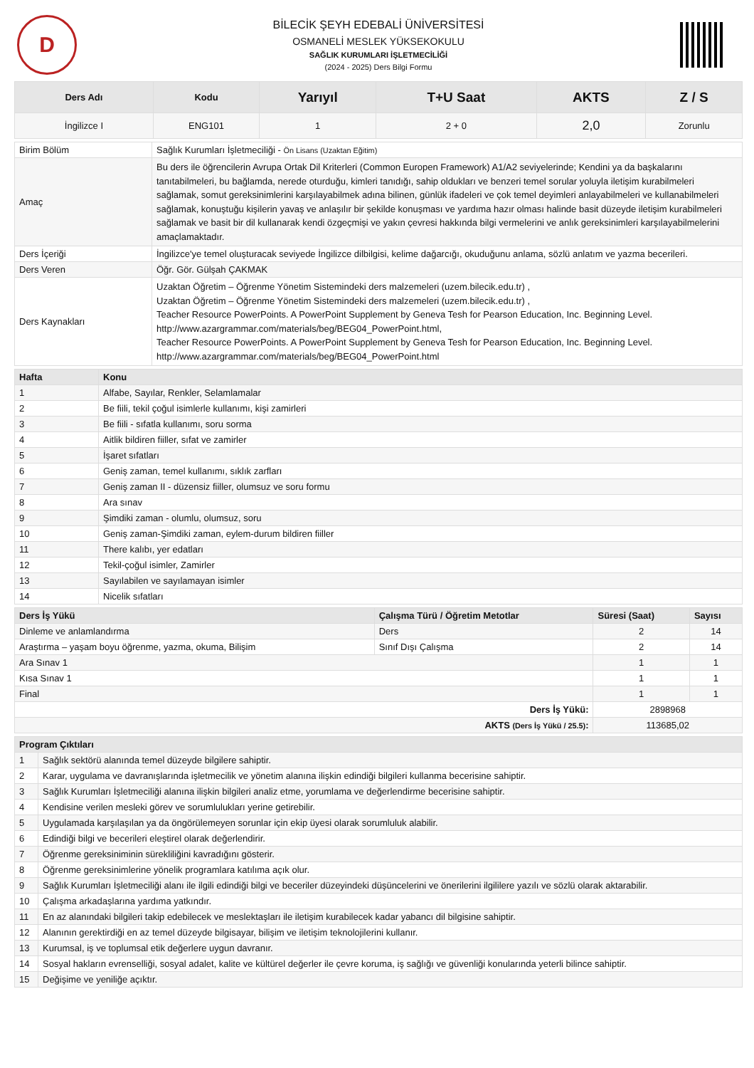D
BİLECİK ŞEYH EDEBALİ ÜNİVERSİTESİ
OSMANELİ MESLEK YÜKSEKOKULU
SAĞLIK KURUMLARI İŞLETMECİLİĞİ
(2024 - 2025) Ders Bilgi Formu
| Ders Adı | Kodu | Yarıyıl | T+U Saat | AKTS | Z / S |
| --- | --- | --- | --- | --- | --- |
| İngilizce I | ENG101 | 1 | 2 + 0 | 2,0 | Zorunlu |
| Birim Bölüm | Sağlık Kurumları İşletmeciliği - Ön Lisans (Uzaktan Eğitim) |
| Amaç | Bu ders ile öğrencilerin Avrupa Ortak Dil Kriterleri (Common Europen Framework) A1/A2 seviyelerinde; Kendini ya da başkalarını tanıtabilmeleri, bu bağlamda, nerede oturduğu, kimleri tanıdığı, sahip oldukları ve benzeri temel sorular yoluyla iletişim kurabilmeleri sağlamak, somut gereksinimlerini karşılayabilmek adına bilinen, günlük ifadeleri ve çok temel deyimleri anlayabilmeleri ve kullanabilmeleri sağlamak, konuştuğu kişilerin yavaş ve anlaşılır bir şekilde konuşması ve yardıma hazır olması halinde basit düzeyde iletişim kurabilmeleri sağlamak ve basit bir dil kullanarak kendi özgeçmişi ve yakın çevresi hakkında bilgi vermelerini ve anlık gereksinimleri karşılayabilmelerini amaçlamaktadır. |
| Ders İçeriği | İngilizce'ye temel oluşturacak seviyede İngilizce dilbilgisi, kelime dağarcığı, okuduğunu anlama, sözlü anlatım ve yazma becerileri. |
| Ders Veren | Öğr. Gör. Gülşah ÇAKMAK |
| Ders Kaynakları | Uzaktan Öğretim – Öğrenme Yönetim Sistemindeki ders malzemeleri (uzem.bilecik.edu.tr) , Uzaktan Öğretim – Öğrenme Yönetim Sistemindeki ders malzemeleri (uzem.bilecik.edu.tr) , Teacher Resource PowerPoints. A PowerPoint Supplement by Geneva Tesh for Pearson Education, Inc. Beginning Level. http://www.azargrammar.com/materials/beg/BEG04_PowerPoint.html, Teacher Resource PowerPoints. A PowerPoint Supplement by Geneva Tesh for Pearson Education, Inc. Beginning Level. http://www.azargrammar.com/materials/beg/BEG04_PowerPoint.html |
| Hafta | Konu |
| --- | --- |
| 1 | Alfabe, Sayılar, Renkler, Selamlamalar |
| 2 | Be fiili, tekil çoğul isimlerle kullanımı, kişi zamirleri |
| 3 | Be fiili - sıfatla kullanımı, soru sorma |
| 4 | Aitlik bildiren fiiller, sıfat ve zamirler |
| 5 | İşaret sıfatları |
| 6 | Geniş zaman, temel kullanımı, sıklık zarfları |
| 7 | Geniş zaman II - düzensiz fiiller, olumsuz ve soru formu |
| 8 | Ara sınav |
| 9 | Şimdiki zaman - olumlu, olumsuz, soru |
| 10 | Geniş zaman-Şimdiki zaman, eylem-durum bildiren fiiller |
| 11 | There kalıbı, yer edatları |
| 12 | Tekil-çoğul isimler, Zamirler |
| 13 | Sayılabilen ve sayılamayan isimler |
| 14 | Nicelik sıfatları |
| Ders İş Yükü | Çalışma Türü / Öğretim Metotlar | Süresi (Saat) | Sayısı |
| --- | --- | --- | --- |
| Dinleme ve anlamlandırma | Ders | 2 | 14 |
| Araştırma – yaşam boyu öğrenme, yazma, okuma, Bilişim | Sınıf Dışı Çalışma | 2 | 14 |
| Ara Sınav 1 | | 1 | 1 |
| Kısa Sınav 1 | | 1 | 1 |
| Final | | 1 | 1 |
| Ders İş Yükü: | | 2898968 | |
| AKTS (Ders İş Yükü / 25.5) : | | 113685,02 | |
| Program Çıktıları | |
| --- | --- |
| 1 | Sağlık sektörü alanında temel düzeyde bilgilere sahiptir. |
| 2 | Karar, uygulama ve davranışlarında işletmecilik ve yönetim alanına ilişkin edindiği bilgileri kullanma becerisine sahiptir. |
| 3 | Sağlık Kurumları İşletmeciliği alanına ilişkin bilgileri analiz etme, yorumlama ve değerlendirme becerisine sahiptir. |
| 4 | Kendisine verilen mesleki görev ve sorumlulukları yerine getirebilir. |
| 5 | Uygulamada karşılaşılan ya da öngörülemeyen sorunlar için ekip üyesi olarak sorumluluk alabilir. |
| 6 | Edindiği bilgi ve becerileri eleştirel olarak değerlendirir. |
| 7 | Öğrenme gereksiniminin sürekliliğini kavradığını gösterir. |
| 8 | Öğrenme gereksinimlerine yönelik programlara katılıma açık olur. |
| 9 | Sağlık Kurumları İşletmeciliği alanı ile ilgili edindiği bilgi ve beceriler düzeyindeki düşüncelerini ve önerilerini ilgililere yazılı ve sözlü olarak aktarabilir. |
| 10 | Çalışma arkadaşlarına yardıma yatkındır. |
| 11 | En az alanındaki bilgileri takip edebilecek ve meslektaşları ile iletişim kurabilecek kadar yabancı dil bilgisine sahiptir. |
| 12 | Alanının gerektirdiği en az temel düzeyde bilgisayar, bilişim ve iletişim teknolojilerini kullanır. |
| 13 | Kurumsal, iş ve toplumsal etik değerlere uygun davranır. |
| 14 | Sosyal hakların evrenselliği, sosyal adalet, kalite ve kültürel değerler ile çevre koruma, iş sağlığı ve güvenliği konularında yeterli bilince sahiptir. |
| 15 | Değişime ve yeniliğe açıktır. |